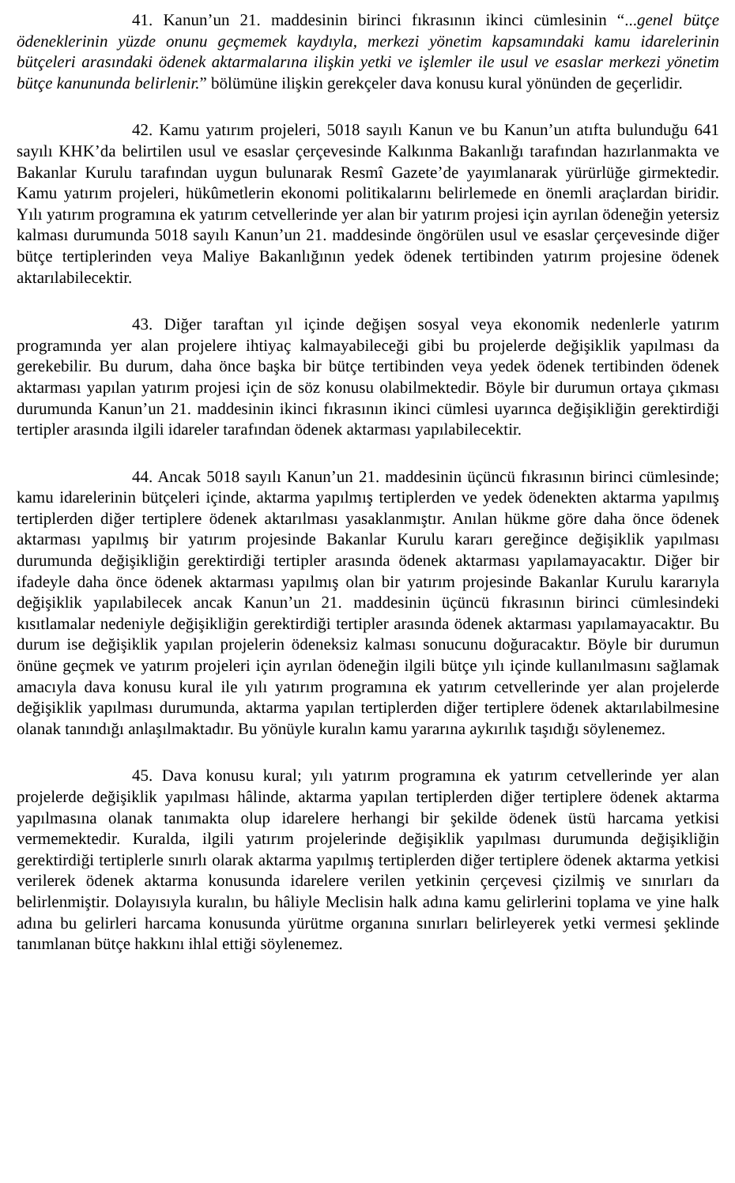41. Kanun’un 21. maddesinin birinci fıkrasının ikinci cümlesinin “...genel bütçe ödeneklerinin yüzde onunu geçmemek kaydıyla, merkezi yönetim kapsamındaki kamu idarelerinin bütçeleri arasındaki ödenek aktarmalarına ilişkin yetki ve işlemler ile usul ve esaslar merkezi yönetim bütçe kanununda belirlenir.” bölümüne ilişkin gerekçeler dava konusu kural yönünden de geçerlidir.
42. Kamu yatırım projeleri, 5018 sayılı Kanun ve bu Kanun’un atıfta bulunduğu 641 sayılı KHK’da belirtilen usul ve esaslar çerçevesinde Kalkınma Bakanlığı tarafından hazırlanmakta ve Bakanlar Kurulu tarafından uygun bulunarak Resmî Gazete’de yayımlanarak yürürlüğe girmektedir. Kamu yatırım projeleri, hükûmetlerin ekonomi politikalarını belirlemede en önemli araçlardan biridir. Yılı yatırım programına ek yatırım cetvellerinde yer alan bir yatırım projesi için ayrılan ödeneğin yetersiz kalması durumunda 5018 sayılı Kanun’un 21. maddesinde öngörülen usul ve esaslar çerçevesinde diğer bütçe tertiplerinden veya Maliye Bakanlığının yedek ödenek tertibinden yatırım projesine ödenek aktarılabilecektir.
43. Diğer taraftan yıl içinde değişen sosyal veya ekonomik nedenlerle yatırım programında yer alan projelere ihtiyaç kalmayabileceği gibi bu projelerde değişiklik yapılması da gerekebilir. Bu durum, daha önce başka bir bütçe tertibinden veya yedek ödenek tertibinden ödenek aktarması yapılan yatırım projesi için de söz konusu olabilmektedir. Böyle bir durumun ortaya çıkması durumunda Kanun’un 21. maddesinin ikinci fıkrasının ikinci cümlesi uyarınca değişikliğin gerektirdiği tertipler arasında ilgili idareler tarafından ödenek aktarması yapılabilecektir.
44. Ancak 5018 sayılı Kanun’un 21. maddesinin üçüncü fıkrasının birinci cümlesinde; kamu idarelerinin bütçeleri içinde, aktarma yapılmış tertiplerden ve yedek ödenekten aktarma yapılmış tertiplerden diğer tertiplere ödenek aktarılması yasaklanmıştır. Anılan hükme göre daha önce ödenek aktarması yapılmış bir yatırım projesinde Bakanlar Kurulu kararı gereğince değişiklik yapılması durumunda değişikliğin gerektirdiği tertipler arasında ödenek aktarması yapılamayacaktır. Diğer bir ifadeyle daha önce ödenek aktarması yapılmış olan bir yatırım projesinde Bakanlar Kurulu kararıyla değişiklik yapılabilecek ancak Kanun’un 21. maddesinin üçüncü fıkrasının birinci cümlesindeki kısıtlamalar nedeniyle değişikliğin gerektirdiği tertipler arasında ödenek aktarması yapılamayacaktır. Bu durum ise değişiklik yapılan projelerin ödeneksiz kalması sonucunu doğuracaktır. Böyle bir durumun önüne geçmek ve yatırım projeleri için ayrılan ödeneğin ilgili bütçe yılı içinde kullanılmasını sağlamak amacıyla dava konusu kural ile yılı yatırım programına ek yatırım cetvellerinde yer alan projelerde değişiklik yapılması durumunda, aktarma yapılan tertiplerden diğer tertiplere ödenek aktarılabilmesine olanak tanındığı anlaşılmaktadır. Bu yönüyle kuralın kamu yararına aykırılık taşıdığı söylenemez.
45. Dava konusu kural; yılı yatırım programına ek yatırım cetvellerinde yer alan projelerde değişiklik yapılması hâlinde, aktarma yapılan tertiplerden diğer tertiplere ödenek aktarma yapılmasına olanak tanımakta olup idarelere herhangi bir şekilde ödenek üstü harcama yetkisi vermemektedir. Kuralda, ilgili yatırım projelerinde değişiklik yapılması durumunda değişikliğin gerektirdiği tertiplerle sınırlı olarak aktarma yapılmış tertiplerden diğer tertiplere ödenek aktarma yetkisi verilerek ödenek aktarma konusunda idarelere verilen yetkinin çerçevesi çizilmiş ve sınırları da belirlenmiştir. Dolayısıyla kuralın, bu hâliyle Meclisin halk adına kamu gelirlerini toplama ve yine halk adına bu gelirleri harcama konusunda yürütme organına sınırları belirleyerek yetki vermesi şeklinde tanımlanan bütçe hakkını ihlal ettiği söylenemez.